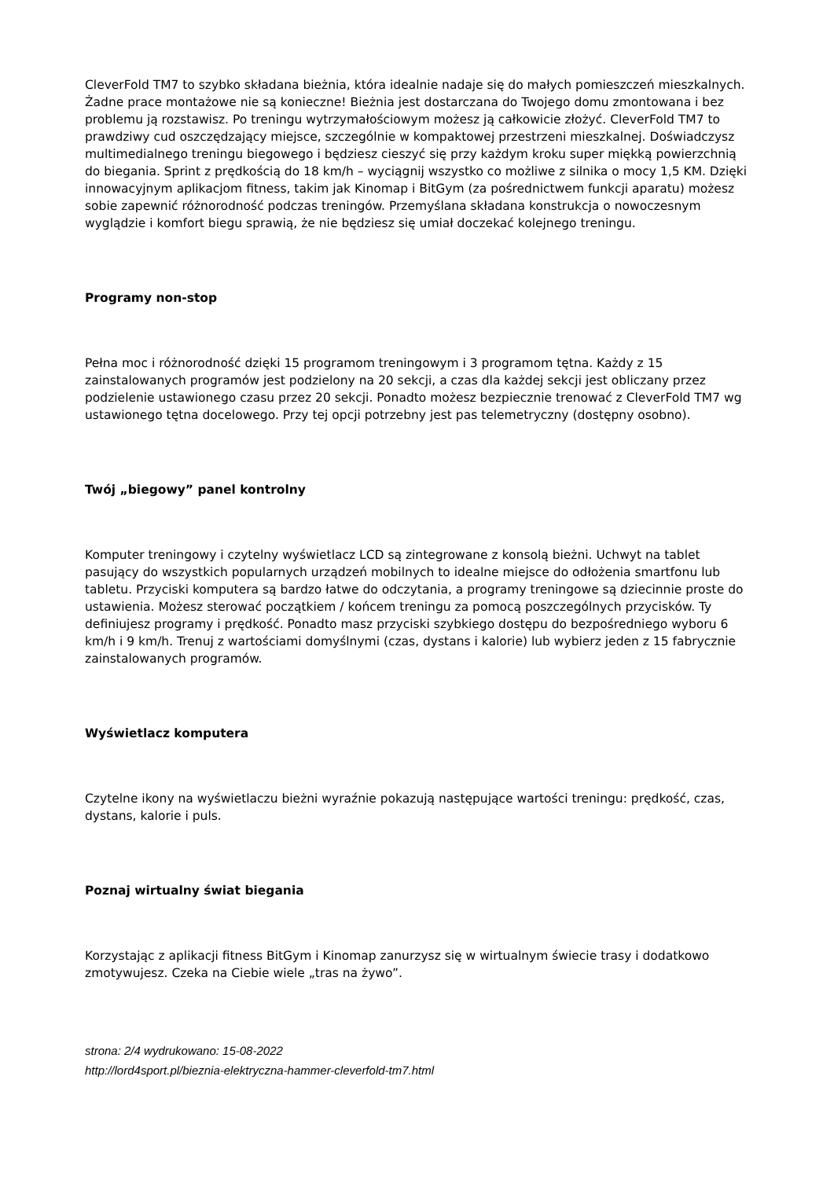CleverFold TM7 to szybko składana bieżnia, która idealnie nadaje się do małych pomieszczeń mieszkalnych. Żadne prace montażowe nie są konieczne! Bieżnia jest dostarczana do Twojego domu zmontowana i bez problemu ją rozstawisz. Po treningu wytrzymałościowym możesz ją całkowicie złożyć. CleverFold TM7 to prawdziwy cud oszczędzający miejsce, szczególnie w kompaktowej przestrzeni mieszkalnej. Doświadczysz multimedialnego treningu biegowego i będziesz cieszyć się przy każdym kroku super miękką powierzchnią do biegania. Sprint z prędkością do 18 km/h – wyciągnij wszystko co możliwe z silnika o mocy 1,5 KM. Dzięki innowacyjnym aplikacjom fitness, takim jak Kinomap i BitGym (za pośrednictwem funkcji aparatu) możesz sobie zapewnić różnorodność podczas treningów. Przemyślana składana konstrukcja o nowoczesnym wyglądzie i komfort biegu sprawią, że nie będziesz się umiał doczekać kolejnego treningu.
Programy non-stop
Pełna moc i różnorodność dzięki 15 programom treningowym i 3 programom tętna. Każdy z 15 zainstalowanych programów jest podzielony na 20 sekcji, a czas dla każdej sekcji jest obliczany przez podzielenie ustawionego czasu przez 20 sekcji. Ponadto możesz bezpiecznie trenować z CleverFold TM7 wg ustawionego tętna docelowego. Przy tej opcji potrzebny jest pas telemetryczny (dostępny osobno).
Twój „biegowy” panel kontrolny
Komputer treningowy i czytelny wyświetlacz LCD są zintegrowane z konsolą bieżni. Uchwyt na tablet pasujący do wszystkich popularnych urządzeń mobilnych to idealne miejsce do odłożenia smartfonu lub tabletu. Przyciski komputera są bardzo łatwe do odczytania, a programy treningowe są dziecinnie proste do ustawienia. Możesz sterować początkiem / końcem treningu za pomocą poszczególnych przycisków. Ty definiujesz programy i prędkość. Ponadto masz przyciski szybkiego dostępu do bezpośredniego wyboru 6 km/h i 9 km/h. Trenuj z wartościami domyślnymi (czas, dystans i kalorie) lub wybierz jeden z 15 fabrycznie zainstalowanych programów.
Wyświetlacz komputera
Czytelne ikony na wyświetlaczu bieżni wyraźnie pokazują następujące wartości treningu: prędkość, czas, dystans, kalorie i puls.
Poznaj wirtualny świat biegania
Korzystając z aplikacji fitness BitGym i Kinomap zanurzysz się w wirtualnym świecie trasy i dodatkowo zmotywujesz. Czeka na Ciebie wiele „tras na żywo”.
strona: 2/4 wydrukowano: 15-08-2022
http://lord4sport.pl/bieznia-elektryczna-hammer-cleverfold-tm7.html